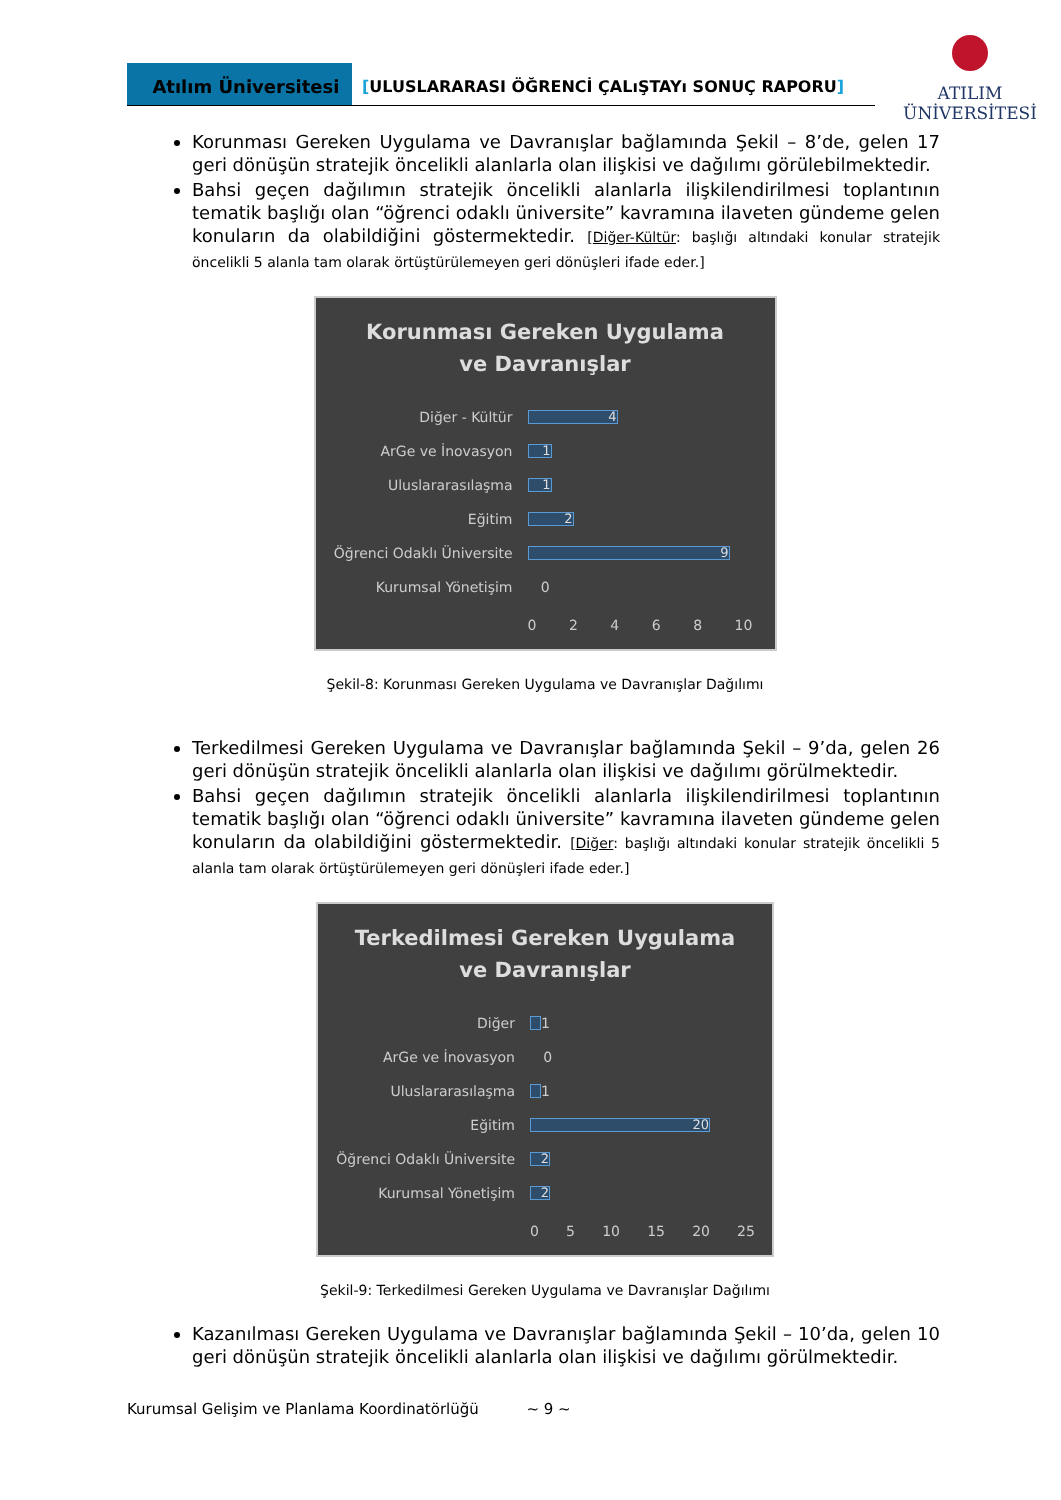Atılım Üniversitesi
[ULUSLARARASI ÖĞRENCİ ÇALıŞTAYı SONUÇ RAPORU]
ATILIM
ÜNİVERSİTESİ
Korunması Gereken Uygulama ve Davranışlar bağlamında Şekil – 8’de, gelen 17 geri dönüşün stratejik öncelikli alanlarla olan ilişkisi ve dağılımı görülebilmektedir.
Bahsi geçen dağılımın stratejik öncelikli alanlarla ilişkilendirilmesi toplantının tematik başlığı olan “öğrenci odaklı üniversite” kavramına ilaveten gündeme gelen konuların da olabildiğini göstermektedir. [Diğer-Kültür: başlığı altındaki konular stratejik öncelikli 5 alanla tam olarak örtüştürülemeyen geri dönüşleri ifade eder.]
Korunması Gereken Uygulama
ve Davranışlar
Diğer - Kültür
4
ArGe ve İnovasyon
1
Uluslararasılaşma
1
Eğitim
2
Öğrenci Odaklı Üniversite
9
Kurumsal Yönetişim 0
0 2 4 6 8 10
Şekil-8: Korunması Gereken Uygulama ve Davranışlar Dağılımı
Terkedilmesi Gereken Uygulama ve Davranışlar bağlamında Şekil – 9’da, gelen 26 geri dönüşün stratejik öncelikli alanlarla olan ilişkisi ve dağılımı görülmektedir.
Bahsi geçen dağılımın stratejik öncelikli alanlarla ilişkilendirilmesi toplantının tematik başlığı olan “öğrenci odaklı üniversite” kavramına ilaveten gündeme gelen konuların da olabildiğini göstermektedir. [Diğer: başlığı altındaki konular stratejik öncelikli 5 alanla tam olarak örtüştürülemeyen geri dönüşleri ifade eder.]
Terkedilmesi Gereken Uygulama
ve Davranışlar
Diğer
1
ArGe ve İnovasyon 0
Uluslararasılaşma
1
Eğitim
20
Öğrenci Odaklı Üniversite
2
Kurumsal Yönetişim
2
0 5 10 15 20 25
Şekil-9: Terkedilmesi Gereken Uygulama ve Davranışlar Dağılımı
Kazanılması Gereken Uygulama ve Davranışlar bağlamında Şekil – 10’da, gelen 10 geri dönüşün stratejik öncelikli alanlarla olan ilişkisi ve dağılımı görülmektedir.
Kurumsal Gelişim ve Planlama Koordinatörlüğü ~ 9 ~